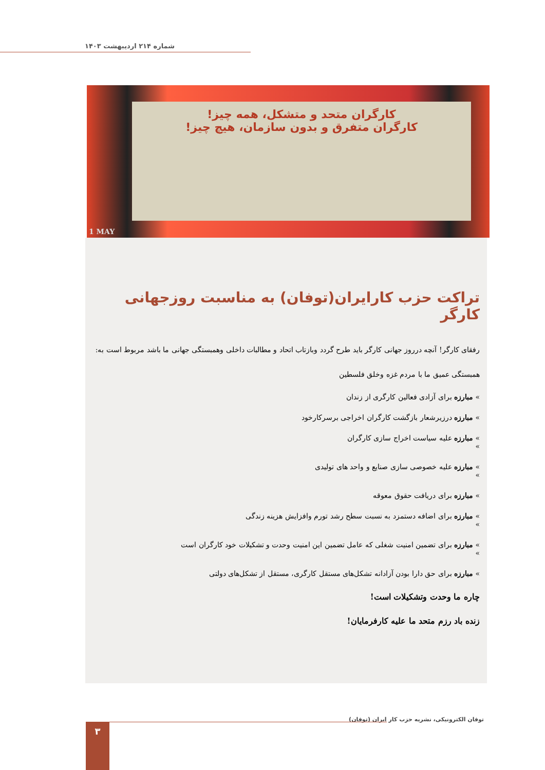شماره ۲۱۴ اردیبهشت ۱۴۰۳
کارگران متحد و متشکل، همه چیز!
کارگران متفرق و بدون سازمان، هیچ چیز!
1 MAY
تراکت حزب کارایران(توفان) به مناسبت روزجهانی کارگر
رفقای کارگر! آنچه درروز جهانی کارگر باید طرح گردد وبازتاب اتحاد و مطالبات داخلی وهمبستگی جهانی ما باشد مربوط است به:
همبستگی عمیق ما با مردم غزه وخلق فلسطین
» مبارزه برای آزادی فعالین کارگری از زندان
» مبارزه درزیرشعار بازگشت کارگران اخراجی برسرکارخود
» مبارزه علیه سیاست اخراج سازی کارگران
»
» مبارزه علیه خصوصی سازی صنایع و واحد های تولیدی
»
» مبارزه برای دریافت حقوق معوقه
» مبارزه برای اضافه دستمزد به نسبت سطح رشد تورم وافزایش هزینه زندگی
»
» مبارزه برای تضمین امنیت شغلی که عامل تضمین این امنیت وحدت و تشکیلات خود کارگران است
»
» مبارزه برای حق دارا بودن آزادانه تشکل‌های مستقل کارگری، مستقل از تشکل‌های دولتی
چاره ما وحدت وتشکیلات است!
زنده باد رزم متحد ما علیه کارفرمایان!
توفان الکترونیکی، نشریه حزب کار ایران (توفان)
۳